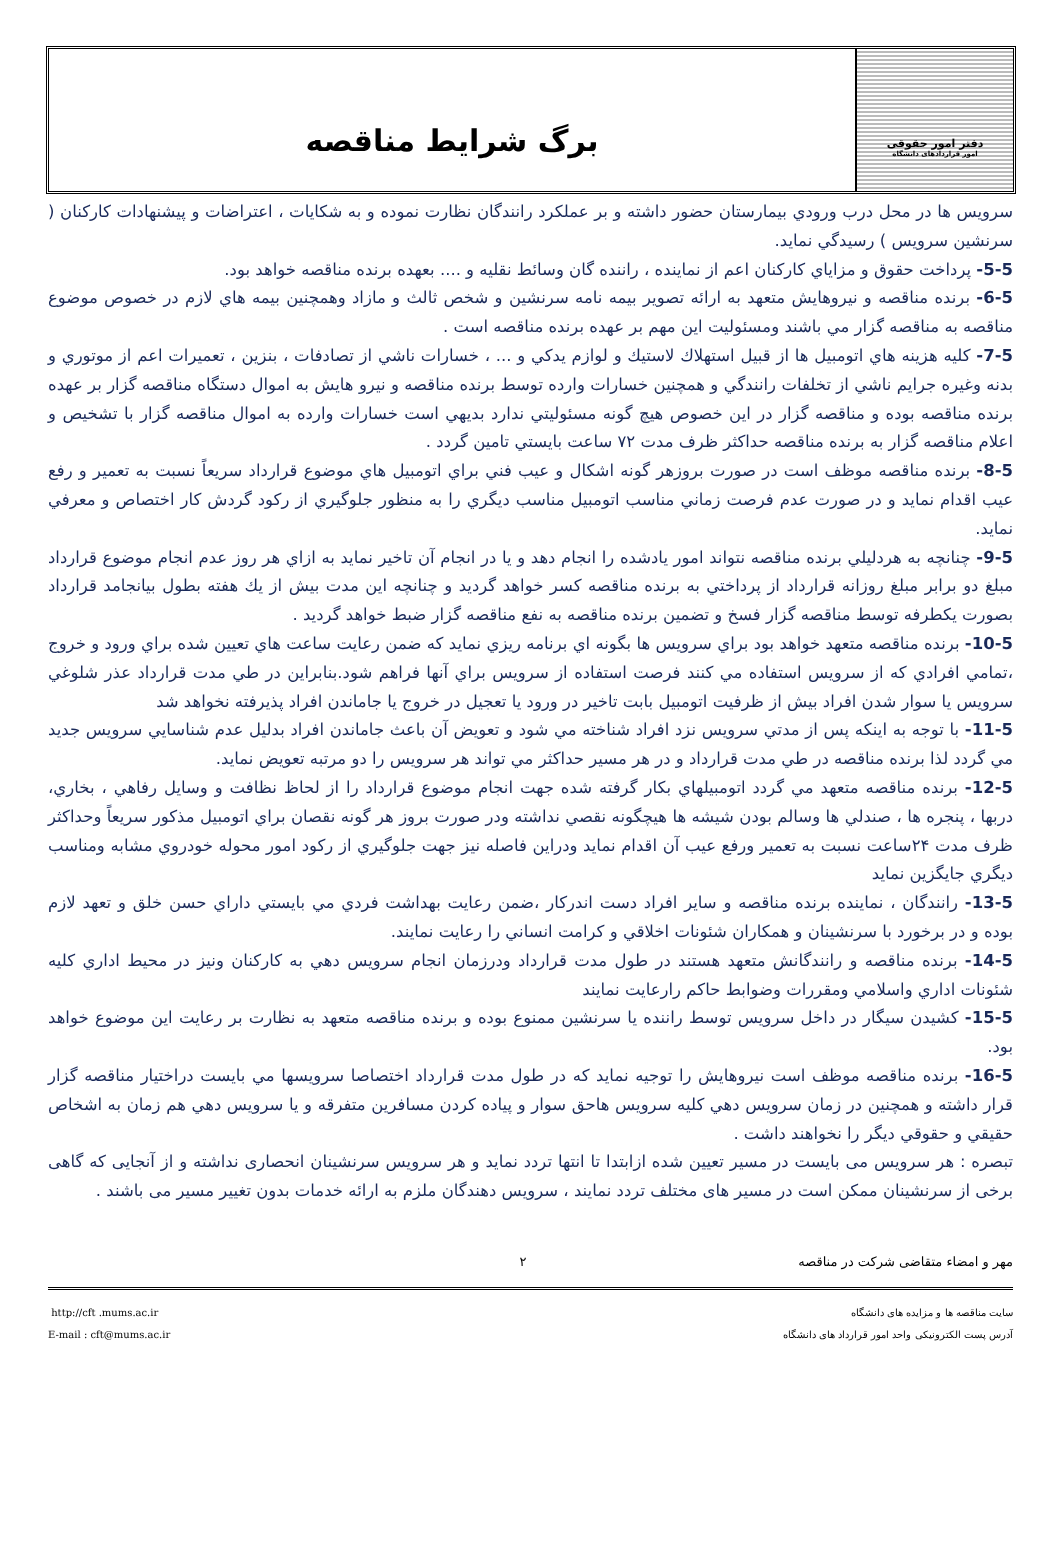دفتر امور حقوقی
امور قراردادهای دانشگاه
برگ شرایط مناقصه
سرويس ها در محل درب ورودي بيمارستان حضور داشته و بر عملكرد رانندگان نظارت نموده و به شكايات ، اعتراضات و پيشنهادات كاركنان ( سرنشين سرويس ) رسيدگي نمايد.
5-5- پرداخت حقوق و مزاياي كاركنان اعم از نماينده ، راننده گان وسائط نقليه و .... بعهده برنده مناقصه خواهد بود.
6-5- برنده مناقصه و نيروهايش متعهد به ارائه تصوير بيمه نامه سرنشين و شخص ثالث و مازاد وهمچنين بيمه هاي لازم در خصوص موضوع مناقصه به مناقصه گزار مي باشند ومسئوليت اين مهم بر عهده برنده مناقصه است .
7-5- كليه هزينه هاي اتومبيل ها از قبيل استهلاك لاستيك و لوازم يدكي و ... ، خسارات ناشي از تصادفات ، بنزين ، تعميرات اعم از موتوري و بدنه وغيره جرايم ناشي از تخلفات رانندگي و همچنين خسارات وارده توسط برنده مناقصه و نيرو هايش به اموال دستگاه مناقصه گزار بر عهده برنده مناقصه بوده و مناقصه گزار در اين خصوص هيچ گونه مسئوليتي ندارد بديهي است خسارات وارده به اموال مناقصه گزار با تشخيص و اعلام مناقصه گزار به برنده مناقصه حداكثر ظرف مدت ۷۲ ساعت بايستي تامين گردد .
8-5- برنده مناقصه موظف است در صورت بروزهر گونه اشكال و عيب فني براي اتومبيل هاي موضوع قرارداد سريعاً نسبت به تعمير و رفع عيب اقدام نمايد و در صورت عدم فرصت زماني مناسب اتومبيل مناسب ديگري را به منظور جلوگيري از ركود گردش كار اختصاص و معرفي نمايد.
9-5- چنانچه به هردليلي برنده مناقصه نتواند امور يادشده را انجام دهد و يا در انجام آن تاخير نمايد به ازاي هر روز عدم انجام موضوع قرارداد مبلغ دو برابر مبلغ روزانه قرارداد از پرداختي به برنده مناقصه كسر خواهد گرديد و چنانچه اين مدت بيش از يك هفته بطول بيانجامد قرارداد بصورت يكطرفه توسط مناقصه گزار فسخ و تضمين برنده مناقصه به نفع مناقصه گزار ضبط خواهد گرديد .
10-5- برنده مناقصه متعهد خواهد بود براي سرويس ها بگونه اي برنامه ريزي نمايد كه ضمن رعايت ساعت هاي تعيين شده براي ورود و خروج ،تمامي افرادي كه از سرويس استفاده مي كنند فرصت استفاده از سرويس براي آنها فراهم شود.بنابراين در طي مدت قرارداد عذر شلوغي سرويس يا سوار شدن افراد بيش از ظرفيت اتومبيل بابت تاخير در ورود يا تعجيل در خروج يا جاماندن افراد پذيرفته نخواهد شد
11-5- با توجه به اينكه پس از مدتي سرويس نزد افراد شناخته مي شود و تعويض آن باعث جاماندن افراد بدليل عدم شناسايي سرويس جديد مي گردد لذا برنده مناقصه در طي مدت قرارداد و در هر مسير حداكثر مي تواند هر سرويس را دو مرتبه تعويض نمايد.
12-5- برنده مناقصه متعهد مي گردد اتومبيلهاي بكار گرفته شده جهت انجام موضوع قرارداد را از لحاظ نظافت و وسايل رفاهي ، بخاري، دربها ، پنجره ها ، صندلي ها وسالم بودن شيشه ها هيچگونه نقصي نداشته ودر صورت بروز هر گونه نقصان براي اتومبيل مذكور سريعاً وحداكثر ظرف مدت ۲۴ساعت نسبت به تعمير ورفع عيب آن اقدام نمايد ودراين فاصله نيز جهت جلوگيري از ركود امور محوله خودروي مشابه ومناسب ديگري جايگزين نمايد
13-5- رانندگان ، نماينده برنده مناقصه و ساير افراد دست اندركار ،ضمن رعايت بهداشت فردي مي بايستي داراي حسن خلق و تعهد لازم بوده و در برخورد با سرنشينان و همكاران شئونات اخلاقي و كرامت انساني را رعايت نمايند.
14-5- برنده مناقصه و رانندگانش متعهد هستند در طول مدت قرارداد ودرزمان انجام سرويس دهي به كاركنان ونيز در محيط اداري كليه شئونات اداري واسلامي ومقررات وضوابط حاكم رارعايت نمايند
15-5- كشيدن سيگار در داخل سرويس توسط راننده يا سرنشين ممنوع بوده و برنده مناقصه متعهد به نظارت بر رعايت اين موضوع خواهد بود.
16-5- برنده مناقصه موظف است نيروهايش را توجيه نمايد كه در طول مدت قرارداد اختصاصا سرويسها مي بايست دراختيار مناقصه گزار قرار داشته و همچنين در زمان سرويس دهي كليه سرويس هاحق سوار و پياده كردن مسافرين متفرقه و يا سرويس دهي هم زمان به اشخاص حقيقي و حقوقي ديگر را نخواهند داشت .
تبصره : هر سرویس می بایست در مسیر تعیین شده ازابتدا تا انتها تردد نماید و هر سرویس سرنشینان انحصاری نداشته و از آنجایی که گاهی برخی از سرنشینان ممکن است در مسیر های مختلف تردد نمایند ، سرویس دهندگان ملزم به ارائه خدمات بدون تغییر مسیر می باشند .
مهر و امضاء متقاضی شرکت در مناقصه ۲
http://cft .mums.ac.ir
E-mail : cft@mums.ac.ir
سایت مناقصه ها و مزایده های دانشگاه
آدرس پست الکترونیکی واحد امور قرارداد های دانشگاه